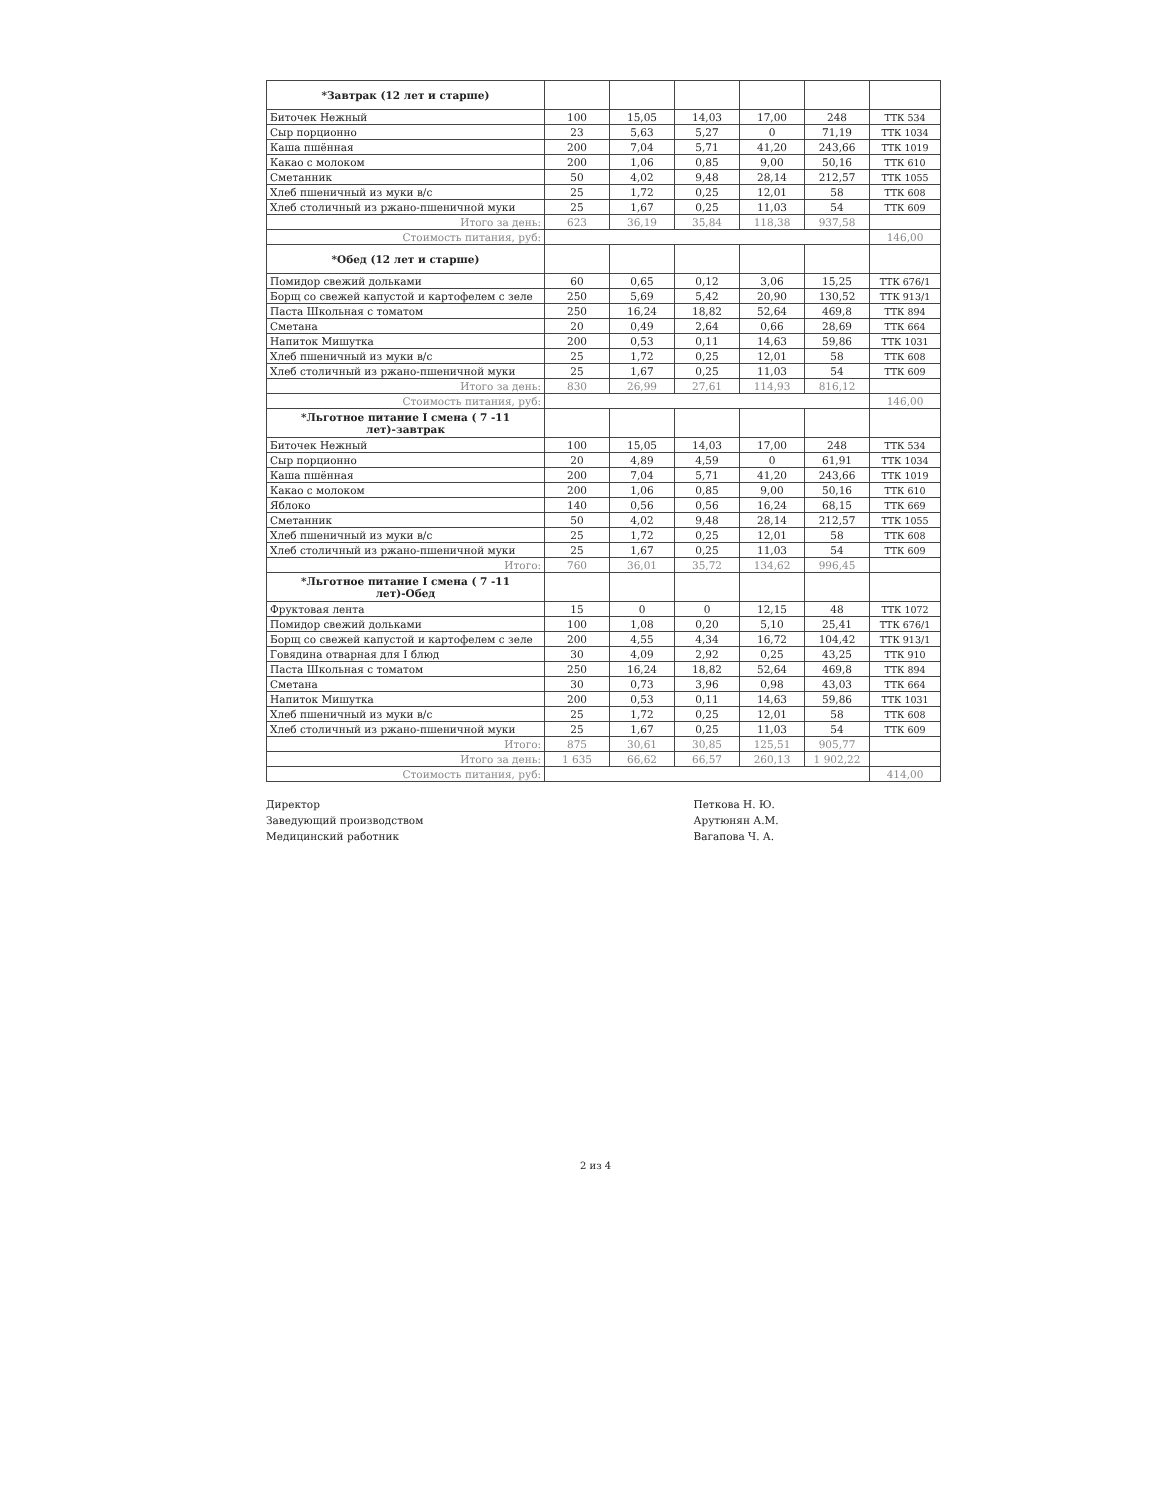| *Завтрак (12 лет и старше) | | | | | | |
| Биточек Нежный | 100 | 15,05 | 14,03 | 17,00 | 248 | ТТК 534 |
| Сыр порционно | 23 | 5,63 | 5,27 | 0 | 71,19 | ТТК 1034 |
| Каша пшённая | 200 | 7,04 | 5,71 | 41,20 | 243,66 | ТТК 1019 |
| Какао с молоком | 200 | 1,06 | 0,85 | 9,00 | 50,16 | ТТК 610 |
| Сметанник | 50 | 4,02 | 9,48 | 28,14 | 212,57 | ТТК 1055 |
| Хлеб пшеничный из муки в/с | 25 | 1,72 | 0,25 | 12,01 | 58 | ТТК 608 |
| Хлеб столичный из ржано-пшеничной муки | 25 | 1,67 | 0,25 | 11,03 | 54 | ТТК 609 |
| Итого за день: | 623 | 36,19 | 35,84 | 118,38 | 937,58 | |
| Стоимость питания, руб: | | | | | | 146,00 |
| *Обед (12 лет и старше) | | | | | | |
| Помидор свежий дольками | 60 | 0,65 | 0,12 | 3,06 | 15,25 | ТТК 676/1 |
| Борщ со свежей капустой и картофелем с зеле | 250 | 5,69 | 5,42 | 20,90 | 130,52 | ТТК 913/1 |
| Паста Школьная с томатом | 250 | 16,24 | 18,82 | 52,64 | 469,8 | ТТК 894 |
| Сметана | 20 | 0,49 | 2,64 | 0,66 | 28,69 | ТТК 664 |
| Напиток Мишутка | 200 | 0,53 | 0,11 | 14,63 | 59,86 | ТТК 1031 |
| Хлеб пшеничный из муки в/с | 25 | 1,72 | 0,25 | 12,01 | 58 | ТТК 608 |
| Хлеб столичный из ржано-пшеничной муки | 25 | 1,67 | 0,25 | 11,03 | 54 | ТТК 609 |
| Итого за день: | 830 | 26,99 | 27,61 | 114,93 | 816,12 | |
| Стоимость питания, руб: | | | | | | 146,00 |
| *Льготное питание I смена ( 7 -11 лет)-завтрак | | | | | | |
| Биточек Нежный | 100 | 15,05 | 14,03 | 17,00 | 248 | ТТК 534 |
| Сыр порционно | 20 | 4,89 | 4,59 | 0 | 61,91 | ТТК 1034 |
| Каша пшённая | 200 | 7,04 | 5,71 | 41,20 | 243,66 | ТТК 1019 |
| Какао с молоком | 200 | 1,06 | 0,85 | 9,00 | 50,16 | ТТК 610 |
| Яблоко | 140 | 0,56 | 0,56 | 16,24 | 68,15 | ТТК 669 |
| Сметанник | 50 | 4,02 | 9,48 | 28,14 | 212,57 | ТТК 1055 |
| Хлеб пшеничный из муки в/с | 25 | 1,72 | 0,25 | 12,01 | 58 | ТТК 608 |
| Хлеб столичный из ржано-пшеничной муки | 25 | 1,67 | 0,25 | 11,03 | 54 | ТТК 609 |
| Итого: | 760 | 36,01 | 35,72 | 134,62 | 996,45 | |
| *Льготное питание I смена ( 7 -11 лет)-Обед | | | | | | |
| Фруктовая лента | 15 | 0 | 0 | 12,15 | 48 | ТТК 1072 |
| Помидор свежий дольками | 100 | 1,08 | 0,20 | 5,10 | 25,41 | ТТК 676/1 |
| Борщ со свежей капустой и картофелем с зеле | 200 | 4,55 | 4,34 | 16,72 | 104,42 | ТТК 913/1 |
| Говядина отварная для I блюд | 30 | 4,09 | 2,92 | 0,25 | 43,25 | ТТК 910 |
| Паста Школьная с томатом | 250 | 16,24 | 18,82 | 52,64 | 469,8 | ТТК 894 |
| Сметана | 30 | 0,73 | 3,96 | 0,98 | 43,03 | ТТК 664 |
| Напиток Мишутка | 200 | 0,53 | 0,11 | 14,63 | 59,86 | ТТК 1031 |
| Хлеб пшеничный из муки в/с | 25 | 1,72 | 0,25 | 12,01 | 58 | ТТК 608 |
| Хлеб столичный из ржано-пшеничной муки | 25 | 1,67 | 0,25 | 11,03 | 54 | ТТК 609 |
| Итого: | 875 | 30,61 | 30,85 | 125,51 | 905,77 | |
| Итого за день: | 1 635 | 66,62 | 66,57 | 260,13 | 1 902,22 | |
| Стоимость питания, руб: | | | | | | 414,00 |
Директор
Заведующий производством
Медицинский работник
Петкова Н. Ю.
Арутюнян А.М.
Вагапова Ч. А.
2 из 4